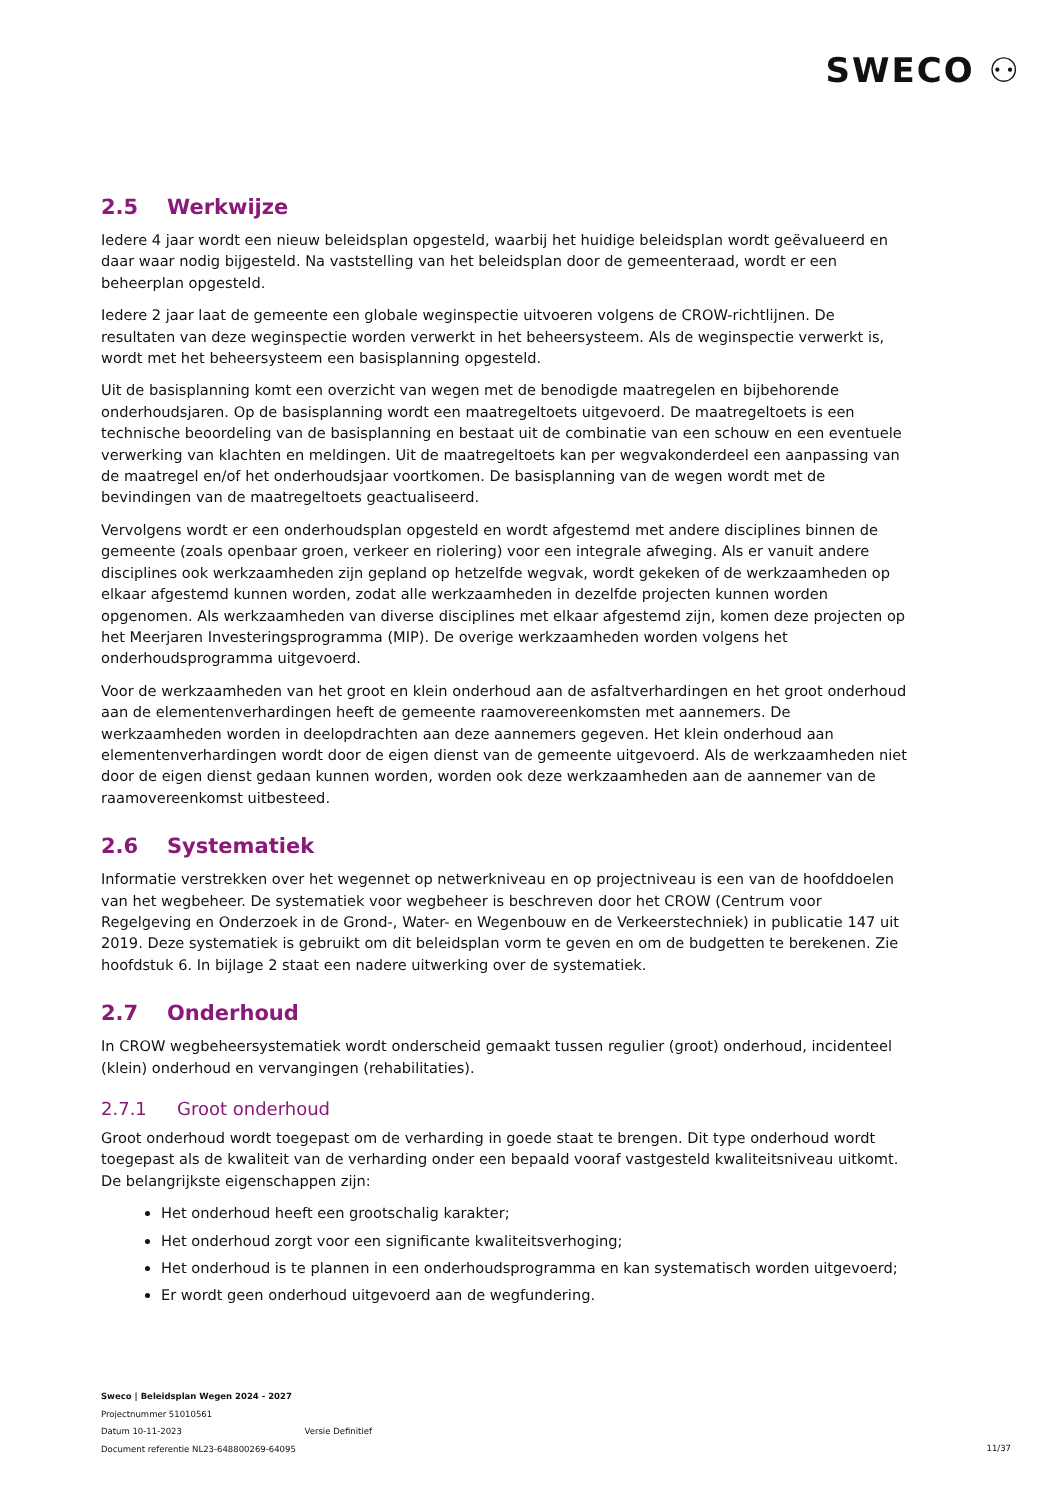SWECO ⚇
2.5 Werkwijze
Iedere 4 jaar wordt een nieuw beleidsplan opgesteld, waarbij het huidige beleidsplan wordt geëvalueerd en daar waar nodig bijgesteld. Na vaststelling van het beleidsplan door de gemeenteraad, wordt er een beheerplan opgesteld.
Iedere 2 jaar laat de gemeente een globale weginspectie uitvoeren volgens de CROW-richtlijnen. De resultaten van deze weginspectie worden verwerkt in het beheersysteem. Als de weginspectie verwerkt is, wordt met het beheersysteem een basisplanning opgesteld.
Uit de basisplanning komt een overzicht van wegen met de benodigde maatregelen en bijbehorende onderhoudsjaren. Op de basisplanning wordt een maatregeltoets uitgevoerd. De maatregeltoets is een technische beoordeling van de basisplanning en bestaat uit de combinatie van een schouw en een eventuele verwerking van klachten en meldingen. Uit de maatregeltoets kan per wegvakonderdeel een aanpassing van de maatregel en/of het onderhoudsjaar voortkomen. De basisplanning van de wegen wordt met de bevindingen van de maatregeltoets geactualiseerd.
Vervolgens wordt er een onderhoudsplan opgesteld en wordt afgestemd met andere disciplines binnen de gemeente (zoals openbaar groen, verkeer en riolering) voor een integrale afweging. Als er vanuit andere disciplines ook werkzaamheden zijn gepland op hetzelfde wegvak, wordt gekeken of de werkzaamheden op elkaar afgestemd kunnen worden, zodat alle werkzaamheden in dezelfde projecten kunnen worden opgenomen. Als werkzaamheden van diverse disciplines met elkaar afgestemd zijn, komen deze projecten op het Meerjaren Investeringsprogramma (MIP). De overige werkzaamheden worden volgens het onderhoudsprogramma uitgevoerd.
Voor de werkzaamheden van het groot en klein onderhoud aan de asfaltverhardingen en het groot onderhoud aan de elementenverhardingen heeft de gemeente raamovereenkomsten met aannemers. De werkzaamheden worden in deelopdrachten aan deze aannemers gegeven. Het klein onderhoud aan elementenverhardingen wordt door de eigen dienst van de gemeente uitgevoerd. Als de werkzaamheden niet door de eigen dienst gedaan kunnen worden, worden ook deze werkzaamheden aan de aannemer van de raamovereenkomst uitbesteed.
2.6 Systematiek
Informatie verstrekken over het wegennet op netwerkniveau en op projectniveau is een van de hoofddoelen van het wegbeheer. De systematiek voor wegbeheer is beschreven door het CROW (Centrum voor Regelgeving en Onderzoek in de Grond-, Water- en Wegenbouw en de Verkeerstechniek) in publicatie 147 uit 2019. Deze systematiek is gebruikt om dit beleidsplan vorm te geven en om de budgetten te berekenen. Zie hoofdstuk 6. In bijlage 2 staat een nadere uitwerking over de systematiek.
2.7 Onderhoud
In CROW wegbeheersystematiek wordt onderscheid gemaakt tussen regulier (groot) onderhoud, incidenteel (klein) onderhoud en vervangingen (rehabilitaties).
2.7.1 Groot onderhoud
Groot onderhoud wordt toegepast om de verharding in goede staat te brengen. Dit type onderhoud wordt toegepast als de kwaliteit van de verharding onder een bepaald vooraf vastgesteld kwaliteitsniveau uitkomt. De belangrijkste eigenschappen zijn:
Het onderhoud heeft een grootschalig karakter;
Het onderhoud zorgt voor een significante kwaliteitsverhoging;
Het onderhoud is te plannen in een onderhoudsprogramma en kan systematisch worden uitgevoerd;
Er wordt geen onderhoud uitgevoerd aan de wegfundering.
Sweco | Beleidsplan Wegen 2024 - 2027
Projectnummer 51010561
Datum 10-11-2023 Versie Definitief
Document referentie NL23-648800269-64095
11/37